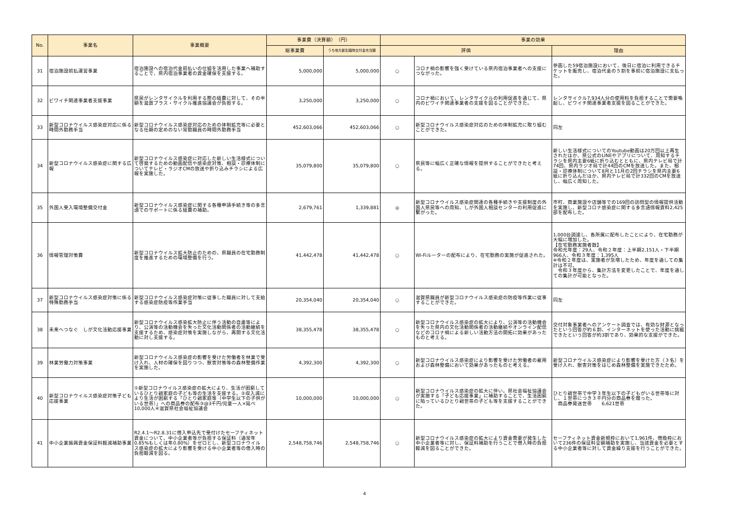| No. | 事業名 | 事業概要 | 事業費（決算額） （円） | | 事業の効果 | | |
| --- | --- | --- | --- | --- | --- | --- | --- |
| | | | 総事業費 | うち地方創生臨時交付金充当額 | 評価 | | 理由 |
| 31 | 宿泊施設前払運営事業 | 宿泊施設への宿泊代金前払いの仕組を活用した事業へ補助することで、県内宿泊事業者の資金確保を支援する。 | 5,000,000 | 5,000,000 | ○ | コロナ禍の影響を強く受けている県内宿泊事業者への支援につながった。 | 参画した59宿泊施設において、後日に宿泊に利用できるチケットを販売し、宿泊代金の５割を事前に宿泊施設に支払った。 |
| 32 | ビワイチ関連事業者支援事業 | 県民がレンタサイクルを利用する際の経費に対して、その半額を滋賀プラス・サイクル推進協議会が負担する。 | 3,250,000 | 3,250,000 | ○ | コロナ禍において、レンタサイクルの利用促進を通じて、県内のビワイチ関連事業者の支援を図ることができた。 | レンタサイクル7,934人分の使用料を負担することで需要喚起し、ビワイチ関連事業者支援を図ることができた。 |
| 33 | 新型コロナウイルス感染症対応に係る時間外勤務手当 | 新型コロナウイルス感染症対応のための体制拡充等に必要となる任期の定めのない常勤職員の時間外勤務手当 | 452,603,066 | 452,603,066 | ○ | 新型コロナウイルス感染症対応のための体制拡充に取り組むことができた。 | 同左 |
| 34 | 新型コロナウイルス感染症に関する広報 | 新型コロナウイルス感染症に対応した新しい生活様式について啓発するための動画配信や感染症対策、相談・診療体制についてテレビ・ラジオCMの放送や折り込みチラシによる広報を実施した。 | 35,079,800 | 35,079,800 | ○ | 県民等に幅広く正確な情報を提供することができたと考える。 | 新しい生活様式についてのYoutube動画は20万回以上再生されたほか、県公式のLINEやアプリについて、周知するチラシを県内主要6紙に折り込むとともに、県内テレビ局で計74回、県内ラジオ局で計44回のCMを放送した。また、相談・診療体制について8月と11月の2回チラシを県内主要6紙に折り込んだほか、県内テレビ局で計332回のCMを放送し、幅広く周知した。 |
| 35 | 外国人受入環境整備交付金 | 新型コロナウイルス感染症に関する各種申請手続き等の多言語でのサポートに係る経費の補助。 | 2,679,761 | 1,339,881 | ◎ | 新型コロナウイルス感染症関連の各種手続きや支援制度の外国人県民等への周知、しが外国人相談センターの利用促進に繋がった。 | 市町、商業施設や店舗等での169回の訪問型の情報提供活動を実施し、新型コロナ感染症に関する多言語情報資料2,425部を配布した。 |
| 36 | 情報管理対策費 | 新型コロナウイルス拡大防止のための、県職員の在宅勤務制度を推進するための環境整備を行う。 | 41,442,478 | 41,442,478 | ○ | Wi-Fiルーターの配布により、在宅勤務の実施が促進された。 | 1,000台調達し、各所属に配布したことにより、在宅勤務が大幅に増加した。 【在宅勤務実施者数】 令和元年度：29人、令和２年度：上半期2,151人・下半期966人、令和３年度：1,395人 ※令和２年度は、実施者が急増したため、年度を通しての集計は不可。 令和３年度から、集計方法を変更したことで、年度を通しての集計が可能となった。 |
| 37 | 新型コロナウイルス感染症対策に係る特殊勤務手当 | 新型コロナウイルス感染症対策に従事した職員に対して支給する感染症防疫等作業手当 | 20,354,040 | 20,354,040 | ○ | 滋賀県職員が新型コロナウイルス感染症の防疫等作業に従事することができた。 | 同左 |
| 38 | 未来へつなぐ しが文化活動応援事業 | 新型コロナウイルス感染拡大防止に伴う活動の自粛等により、公演等の活動機会を失った文化活動関係者の活動継続を支援するため、感染症対策を実施しながら、再開する文化活動に対し支援する。 | 38,355,478 | 38,355,478 | ○ | 新型コロナウイルス感染症の拡大により、公演等の活動機会を失った県内の文化活動関係者の活動継続やオンライン配信などのコロナ禍による新しい活動方法の開拓に効果があったものと考える。 | 交付対象事業者へのアンケート調査では、有効な財源となったという回答が約６割、インターネットを使った活動に挑戦できたという回答が約3割であり、効果的な支援ができた。 |
| 39 | 林業労働力対策事業 | 新型コロナウイルス感染症の影響を受けた労働者を林業で受け入れ、人材の確保を図りつつ、獣害対策等の森林整備作業を実施した。 | 4,392,300 | 4,392,300 | ○ | 新型コロナウイルス感染症により影響を受けた労働者の雇用および森林整備において効果があったものと考える。 | 新型コロナウイルス感染症により影響を受けた方（３名）を受け入れ、獣害対策をはじめ森林整備を実施できたため。 |
| 40 | 新型コロナウイルス感染症対策子ども応援事業 | ①新型コロナウイルス感染症の拡大により、生活が困窮しているひとり親家庭の子ども等の生活を支援する。②収入減により生活が困窮する「ひとり親家庭等（中学生以下の子供がいる世帯）」への商品券の配布③@3千円/児童一人×延べ10,000人④滋賀県社会福祉協議会 | 10,000,000 | 10,000,000 | ○ | 新型コロナウイルス感染症の拡大に伴い。県社会福祉協議会が実施する「子ども応援事業」に補助することで、生活困窮に陥っているひとり親世帯の子ども等を支援することができた。 | ひとり親世帯で中学３年生以下の子どもがいる世帯等に対し、１世帯につき３千円分の商品券を贈った。 商品券発送世帯 6,621世帯 |
| 41 | 中小企業振興資金保証料軽減補助事業 | R2.4.1～R2.8.31に借入申込先で受付けたセーフティネット資金について、中小企業者等が負担する保証料（通常年0.85%もしくは年0.80%）をゼロとし、新型コロナウイルス感染症の拡大により影響を受ける中小企業者等の借入時の負担軽減を図る。 | 2,548,758,746 | 2,548,758,746 | ○ | 新型コロナウイルス感染症の拡大により資金需要が発生した中小企業者等に対し、保証料補助を行うことで借入時の負担軽減を図ることができた。 | セーフティネット資金新規枠において1,961件、借換枠において236件の保証料全額補助を実施し、当該資金を必要とする中小企業者等に対して資金繰り支援を行うことができた。 |
4